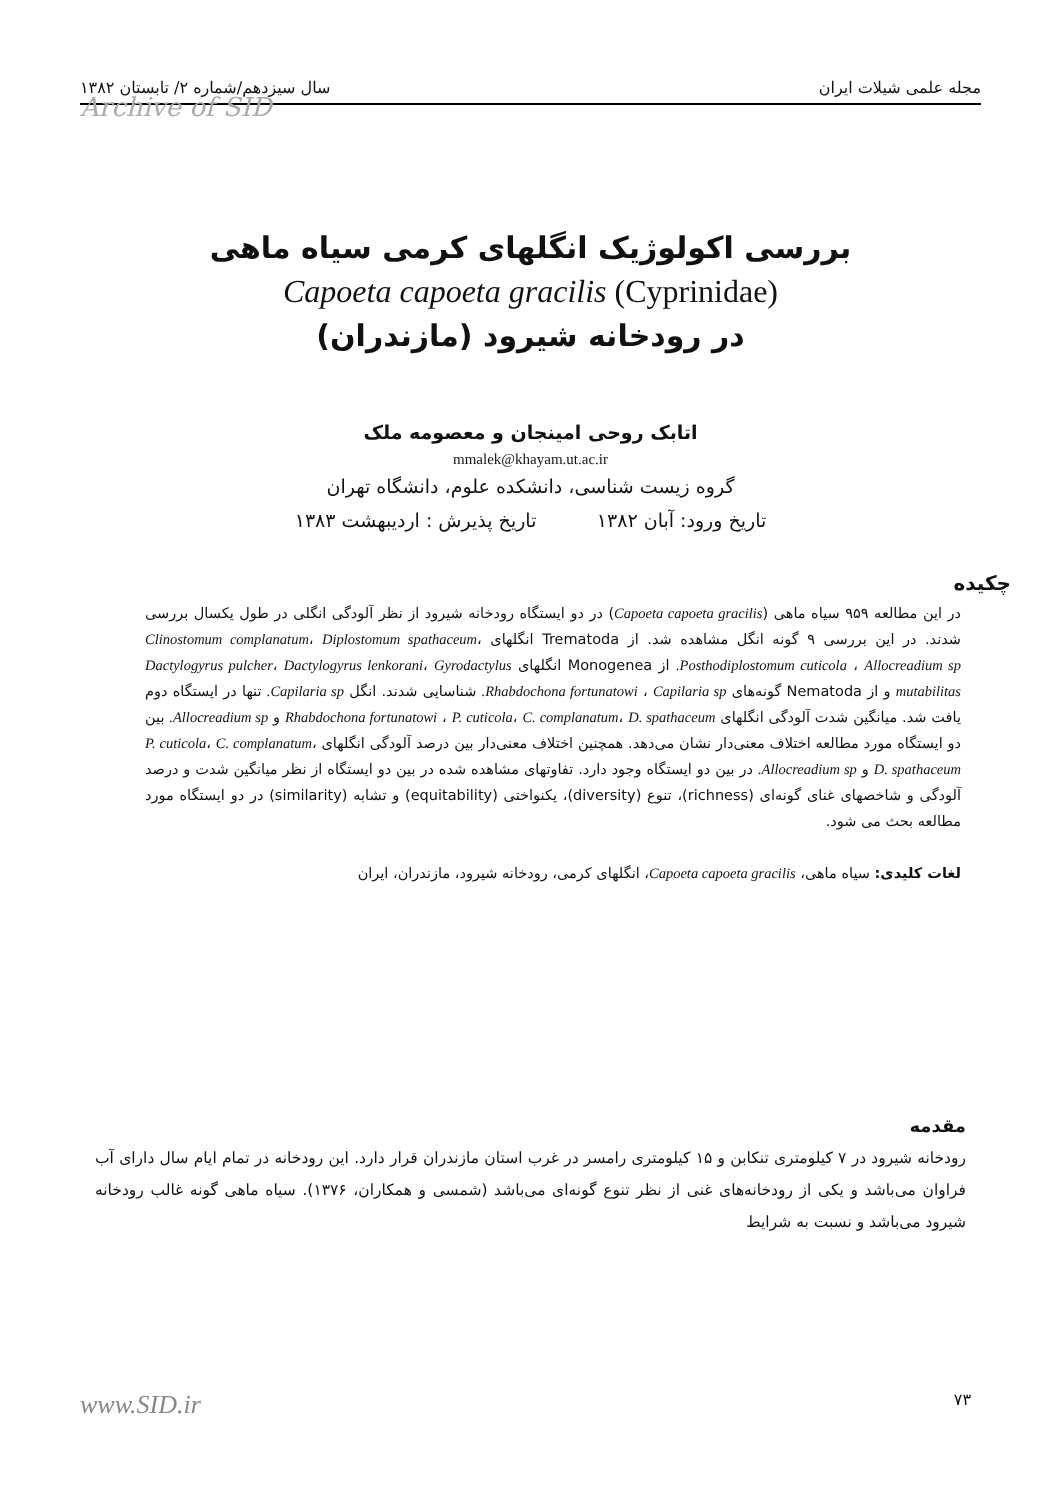مجله علمی شیلات ایران سال سیزدهم/شماره ۲/ تابستان ۱۳۸۲
Archive of SID
بررسی اکولوژیک انگلهای کرمی سیاه ماهی
Capoeta capoeta gracilis (Cyprinidae)
در رودخانه شیرود (مازندران)
اتابک روحی امینجان و معصومه ملک
mmalek@khayam.ut.ac.ir
گروه زیست شناسی، دانشکده علوم، دانشگاه تهران
تاریخ ورود: آبان ۱۳۸۲ تاریخ پذیرش : اردیبهشت ۱۳۸۳
چکیده
در این مطالعه ۹۵۹ سیاه ماهی (Capoeta capoeta gracilis) در دو ایستگاه رودخانه شیرود از نظر آلودگی انگلی در طول یکسال بررسی شدند. در این بررسی ۹ گونه انگل مشاهده شد. از Trematoda انگلهای Clinostomum complanatum، Diplostomum spathaceum، Posthodiplostomum cuticola ، Allocreadium sp. از Monogenea انگلهای Dactylogyrus pulcher، Dactylogyrus lenkorani، Gyrodactylus mutabilitas و از Nematoda گونه‌های Rhabdochona fortunatowi ، Capilaria sp. شناسایی شدند. انگل Capilaria sp. تنها در ایستگاه دوم یافت شد. میانگین شدت آلودگی انگلهای Rhabdochona fortunatowi ، P. cuticola، C. complanatum، D. spathaceum و Allocreadium sp. بین دو ایستگاه مورد مطالعه اختلاف معنی‌دار نشان می‌دهد. همچنین اختلاف معنی‌دار بین درصد آلودگی انگلهای P. cuticola، C. complanatum، D. spathaceum و Allocreadium sp. در بین دو ایستگاه وجود دارد. تفاوتهای مشاهده شده در بین دو ایستگاه از نظر میانگین شدت و درصد آلودگی و شاخصهای غنای گونه‌ای (richness)، تنوع (diversity)، یکنواختی (equitability) و تشابه (similarity) در دو ایستگاه مورد مطالعه بحث می شود.
لغات کلیدی: سیاه ماهی، Capoeta capoeta gracilis، انگلهای کرمی، رودخانه شیرود، مازندران، ایران
مقدمه
رودخانه شیرود در ۷ کیلومتری تنکابن و ۱۵ کیلومتری رامسر در غرب استان مازندران قرار دارد. این رودخانه در تمام ایام سال دارای آب فراوان می‌باشد و یکی از رودخانه‌های غنی از نظر تنوع گونه‌ای می‌باشد (شمسی و همکاران، ۱۳۷۶). سیاه ماهی گونه غالب رودخانه شیرود می‌باشد و نسبت به شرایط
۷۳ www.SID.ir